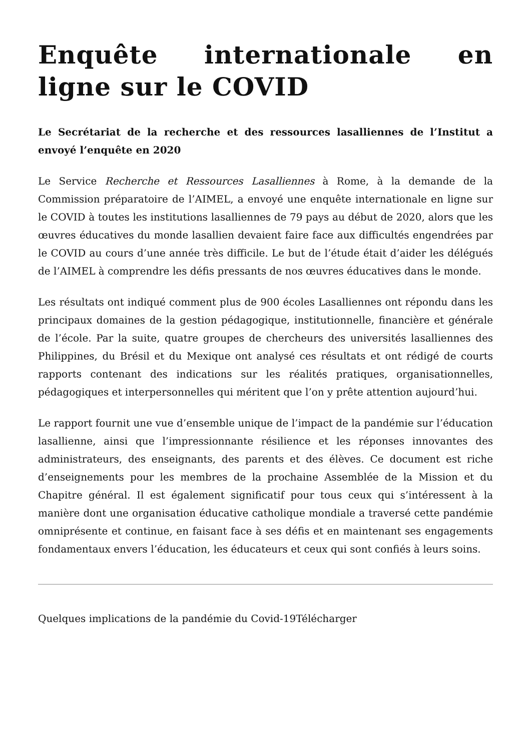Enquête internationale en ligne sur le COVID
Le Secrétariat de la recherche et des ressources lasalliennes de l’Institut a envoyé l’enquête en 2020
Le Service Recherche et Ressources Lasalliennes à Rome, à la demande de la Commission préparatoire de l’AIMEL, a envoyé une enquête internationale en ligne sur le COVID à toutes les institutions lasalliennes de 79 pays au début de 2020, alors que les œuvres éducatives du monde lasallien devaient faire face aux difficultés engendrées par le COVID au cours d’une année très difficile. Le but de l’étude était d’aider les délégués de l’AIMEL à comprendre les défis pressants de nos œuvres éducatives dans le monde.
Les résultats ont indiqué comment plus de 900 écoles Lasalliennes ont répondu dans les principaux domaines de la gestion pédagogique, institutionnelle, financière et générale de l’école. Par la suite, quatre groupes de chercheurs des universités lasalliennes des Philippines, du Brésil et du Mexique ont analysé ces résultats et ont rédigé de courts rapports contenant des indications sur les réalités pratiques, organisationnelles, pédagogiques et interpersonnelles qui méritent que l’on y prête attention aujourd’hui.
Le rapport fournit une vue d’ensemble unique de l’impact de la pandémie sur l’éducation lasallienne, ainsi que l’impressionnante résilience et les réponses innovantes des administrateurs, des enseignants, des parents et des élèves. Ce document est riche d’enseignements pour les membres de la prochaine Assemblée de la Mission et du Chapitre général. Il est également significatif pour tous ceux qui s’intéressent à la manière dont une organisation éducative catholique mondiale a traversé cette pandémie omniprésente et continue, en faisant face à ses défis et en maintenant ses engagements fondamentaux envers l’éducation, les éducateurs et ceux qui sont confiés à leurs soins.
Quelques implications de la pandémie du Covid-19Télécharger